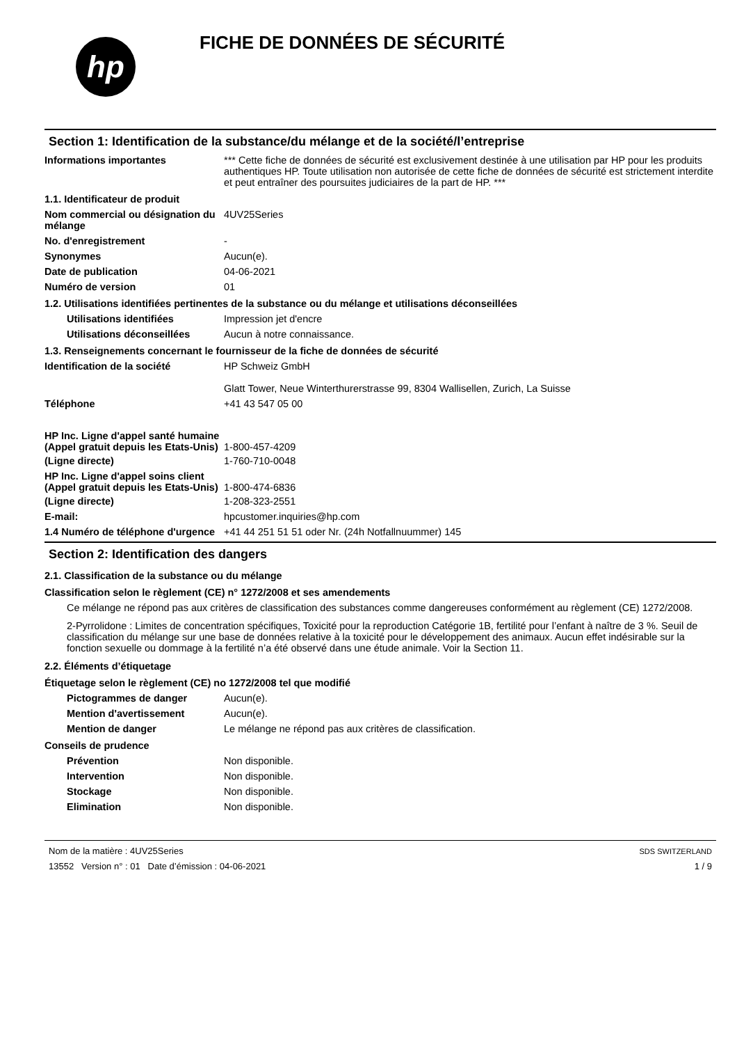hp
FICHE DE DONNÉES DE SÉCURITÉ
Section 1: Identification de la substance/du mélange et de la société/l’entreprise
Informations importantes *** Cette fiche de données de sécurité est exclusivement destinée à une utilisation par HP pour les produits authentiques HP. Toute utilisation non autorisée de cette fiche de données de sécurité est strictement interdite et peut entraîner des poursuites judiciaires de la part de HP. ***
1.1. Identificateur de produit
Nom commercial ou désignation du mélange
4UV25Series
No. d'enregistrement -
Synonymes Aucun(e).
Date de publication 04-06-2021
Numéro de version 01
1.2. Utilisations identifiées pertinentes de la substance ou du mélange et utilisations déconseillées
Utilisations identifiées Impression jet d'encre
Utilisations déconseillées
Aucun à notre connaissance.
1.3. Renseignements concernant le fournisseur de la fiche de données de sécurité
Identification de la société HP Schweiz GmbH
Glatt Tower, Neue Winterthurerstrasse 99, 8304 Wallisellen, Zurich, La Suisse
Téléphone +41 43 547 05 00
HP Inc. Ligne d'appel santé humaine
(Appel gratuit depuis les Etats-Unis)
1-800-457-4209
(Ligne directe) 1-760-710-0048
HP Inc. Ligne d'appel soins client
(Appel gratuit depuis les Etats-Unis)
1-800-474-6836
(Ligne directe) 1-208-323-2551
E-mail: hpcustomer.inquiries@hp.com
1.4 Numéro de téléphone d'urgence
+41 44 251 51 51 oder Nr. (24h Notfallnuummer) 145
Section 2: Identification des dangers
2.1. Classification de la substance ou du mélange
Classification selon le règlement (CE) n° 1272/2008 et ses amendements
Ce mélange ne répond pas aux critères de classification des substances comme dangereuses conformément au règlement (CE) 1272/2008.
2-Pyrrolidone : Limites de concentration spécifiques, Toxicité pour la reproduction Catégorie 1B, fertilité pour l’enfant à naître de 3 %. Seuil de classification du mélange sur une base de données relative à la toxicité pour le développement des animaux. Aucun effet indésirable sur la fonction sexuelle ou dommage à la fertilité n’a été observé dans une étude animale. Voir la Section 11.
2.2. Éléments d’étiquetage
Étiquetage selon le règlement (CE) no 1272/2008 tel que modifié
Pictogrammes de danger Aucun(e).
Mention d'avertissement Aucun(e).
Mention de danger Le mélange ne répond pas aux critères de classification.
Conseils de prudence
Prévention Non disponible.
Intervention Non disponible.
Stockage Non disponible.
Elimination Non disponible.
Nom de la matière : 4UV25Series
13552 Version n° : 01 Date d’émission : 04-06-2021
SDS SWITZERLAND
1 / 9